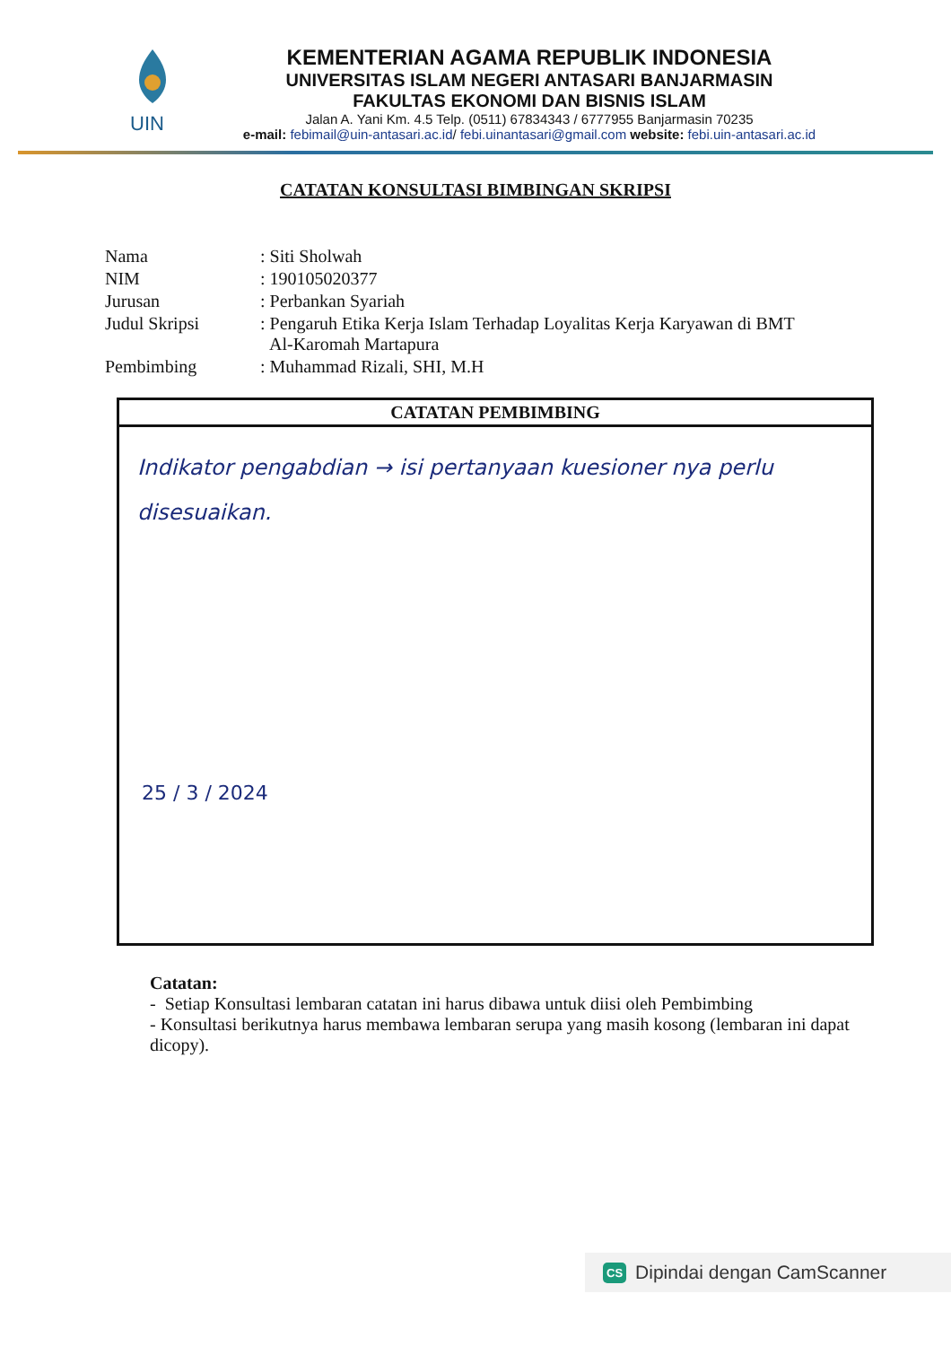UIN
KEMENTERIAN AGAMA REPUBLIK INDONESIA
UNIVERSITAS ISLAM NEGERI ANTASARI BANJARMASIN
FAKULTAS EKONOMI DAN BISNIS ISLAM
Jalan A. Yani Km. 4.5 Telp. (0511) 67834343 / 6777955 Banjarmasin 70235
e-mail: febimail@uin-antasari.ac.id/ febi.uinantasari@gmail.com website: febi.uin-antasari.ac.id
CATATAN KONSULTASI BIMBINGAN SKRIPSI
| Nama | : Siti Sholwah |
| NIM | : 190105020377 |
| Jurusan | : Perbankan Syariah |
| Judul Skripsi | : Pengaruh Etika Kerja Islam Terhadap Loyalitas Kerja Karyawan di BMT Al-Karomah Martapura |
| Pembimbing | : Muhammad Rizali, SHI, M.H |
CATATAN PEMBIMBING
Indikator pengabdian → isi pertanyaan kuesioner nya perlu disesuaikan.
25 / 3 / 2024
Catatan:
- Setiap Konsultasi lembaran catatan ini harus dibawa untuk diisi oleh Pembimbing
- Konsultasi berikutnya harus membawa lembaran serupa yang masih kosong (lembaran ini dapat dicopy).
CS Dipindai dengan CamScanner